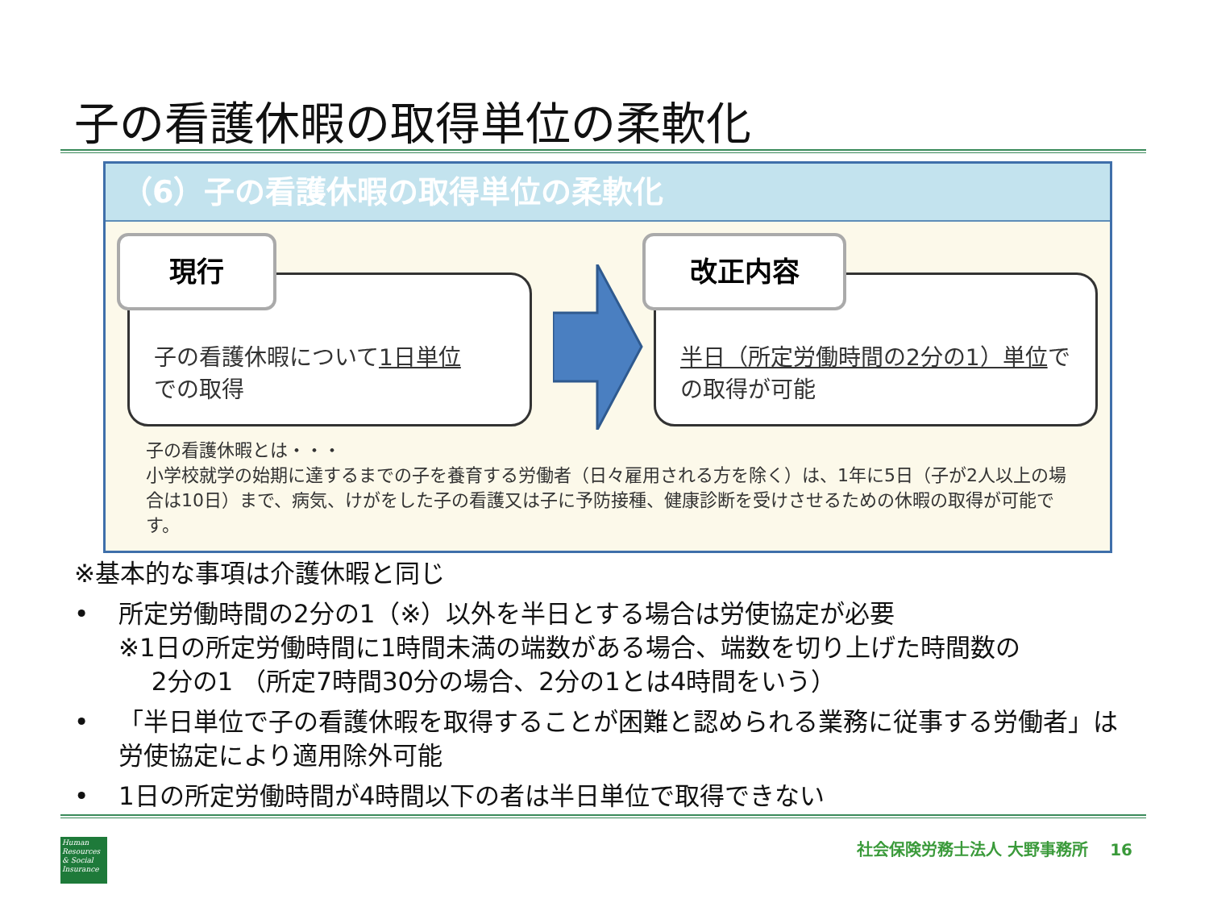子の看護休暇の取得単位の柔軟化
（6）子の看護休暇の取得単位の柔軟化
子の看護休暇について1日単位
での取得
現行
半日（所定労働時間の2分の1）単位での取得が可能
改正内容
子の看護休暇とは・・・
小学校就学の始期に達するまでの子を養育する労働者（日々雇用される方を除く）は、1年に5日（子が2人以上の場合は10日）まで、病気、けがをした子の看護又は子に予防接種、健康診断を受けさせるための休暇の取得が可能です。
※基本的な事項は介護休暇と同じ
• 所定労働時間の2分の1（※）以外を半日とする場合は労使協定が必要
※1日の所定労働時間に1時間未満の端数がある場合、端数を切り上げた時間数の
　 2分の1 （所定7時間30分の場合、2分の1とは4時間をいう）
• 「半日単位で子の看護休暇を取得することが困難と認められる業務に従事する労働者」は労使協定により適用除外可能
• 1日の所定労働時間が4時間以下の者は半日単位で取得できない
Human Resources & Social Insurance
社会保険労務士法人 大野事務所 　16